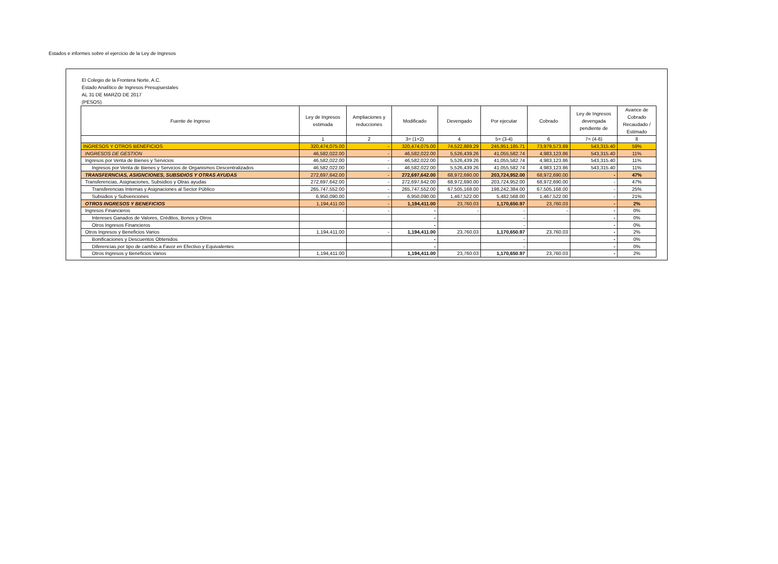Estados e informes sobre el ejercicio de la Ley de Ingresos
El Colegio de la Frontera Norte, A.C.
Estado Analítico de Ingresos Presupuestales
AL 31 DE MARZO DE 2017
(PESOS)
| Fuente de Ingreso | Ley de Ingresos estimada | Ampliaciones y reducciones | Modificado | Devengado | Por ejecutar | Cobrado | Ley de Ingresos devengada pendiente de | Avance de Cobrado Recaudado / Estimado |
| --- | --- | --- | --- | --- | --- | --- | --- | --- |
| | 1 | 2 | 3= (1+2) | 4 | 5= (3-4) | 6 | 7= (4-6) | 8 |
| INGRESOS Y OTROS BENEFICIOS | 320,474,075.00 | - | 320,474,075.00 | 74,522,889.29 | 245,951,185.71 | 73,979,573.89 | 543,315.40 | 59% |
| INGRESOS DE GESTION | 46,582,022.00 | - | 46,582,022.00 | 5,526,439.26 | 41,055,582.74 | 4,983,123.86 | 543,315.40 | 11% |
| Ingresos por Venta de Bienes y Servicios | 46,582,022.00 | - | 46,582,022.00 | 5,526,439.26 | 41,055,582.74 | 4,983,123.86 | 543,315.40 | 11% |
| Ingresos por Venta de Bienes y Servicios de Organismos Descentralizados | 46,582,022.00 | - | 46,582,022.00 | 5,526,439.26 | 41,055,582.74 | 4,983,123.86 | 543,315.40 | 11% |
| TRANSFERNCIAS, ASIGNCIONES, SUBSIDIOS Y OTRAS AYUDAS | 272,697,642.00 | - | 272,697,642.00 | 68,972,690.00 | 203,724,952.00 | 68,972,690.00 | - | 47% |
| Transferencias, Asignaciones, Subsidios y Otras ayudas | 272,697,642.00 | - | 272,697,642.00 | 68,972,690.00 | 203,724,952.00 | 68,972,690.00 | - | 47% |
| Transferencias Internas y Asignaciones al Sector Público | 265,747,552.00 | - | 265,747,552.00 | 67,505,168.00 | 198,242,384.00 | 67,505,168.00 | - | 25% |
| Subsidios y Subvenciones | 6,950,090.00 | - | 6,950,090.00 | 1,467,522.00 | 5,482,568.00 | 1,467,522.00 | - | 21% |
| OTROS INGRESOS Y BENEFICIOS | 1,194,411.00 | - | 1,194,411.00 | 23,760.03 | 1,170,650.97 | 23,760.03 | - | 2% |
| Ingresos Financieros | - | - | - | - | - | - | - | 0% |
| Intereses Ganados de Valores, Créditos, Bonos y Otros | | | - | | - | | - | 0% |
| Otros Ingresos Financieros | | | - | | - | | - | 0% |
| Otros Ingresos y Beneficios Varios | 1,194,411.00 | - | 1,194,411.00 | 23,760.03 | 1,170,650.97 | 23,760.03 | - | 2% |
| Bonificaciones y Descuentos Obtenidos | | | - | | - | | - | 0% |
| Diferencias por tipo de cambio a Favor en Efectivo y Equivalentes | | | - | | - | | - | 0% |
| Otros Ingresos y Beneficios Varios | 1,194,411.00 | | 1,194,411.00 | 23,760.03 | 1,170,650.97 | 23,760.03 | - | 2% |